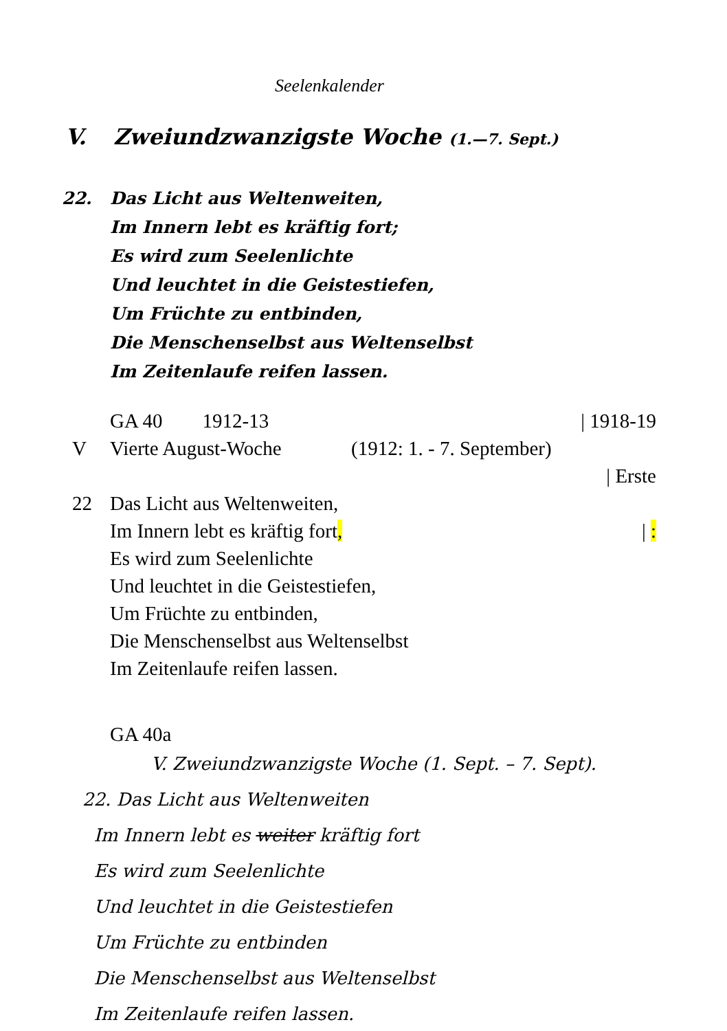Seelenkalender
V. Zweiundzwanzigste Woche (1.—7. Sept.)
22. Das Licht aus Weltenweiten,
Im Innern lebt es kräftig fort;
Es wird zum Seelenlichte
Und leuchtet in die Geistestiefen,
Um Früchte zu entbinden,
Die Menschenselbst aus Weltenselbst
Im Zeitenlaufe reifen lassen.
GA 40 1912-13 | 1918-19
V Vierte August-Woche (1912: 1. - 7. September)
| Erste
22 Das Licht aus Weltenweiten,
Im Innern lebt es kräftig fort,
| :
Es wird zum Seelenlichte
Und leuchtet in die Geistestiefen,
Um Früchte zu entbinden,
Die Menschenselbst aus Weltenselbst
Im Zeitenlaufe reifen lassen.
GA 40a
V. Zweiundzwanzigste Woche (1. Sept. – 7. Sept).
22. Das Licht aus Weltenweiten
Im Innern lebt es weiter kräftig fort
Es wird zum Seelenlichte
Und leuchtet in die Geistestiefen
Um Früchte zu entbinden
Die Menschenselbst aus Weltenselbst
Im Zeitenlaufe reifen lassen.